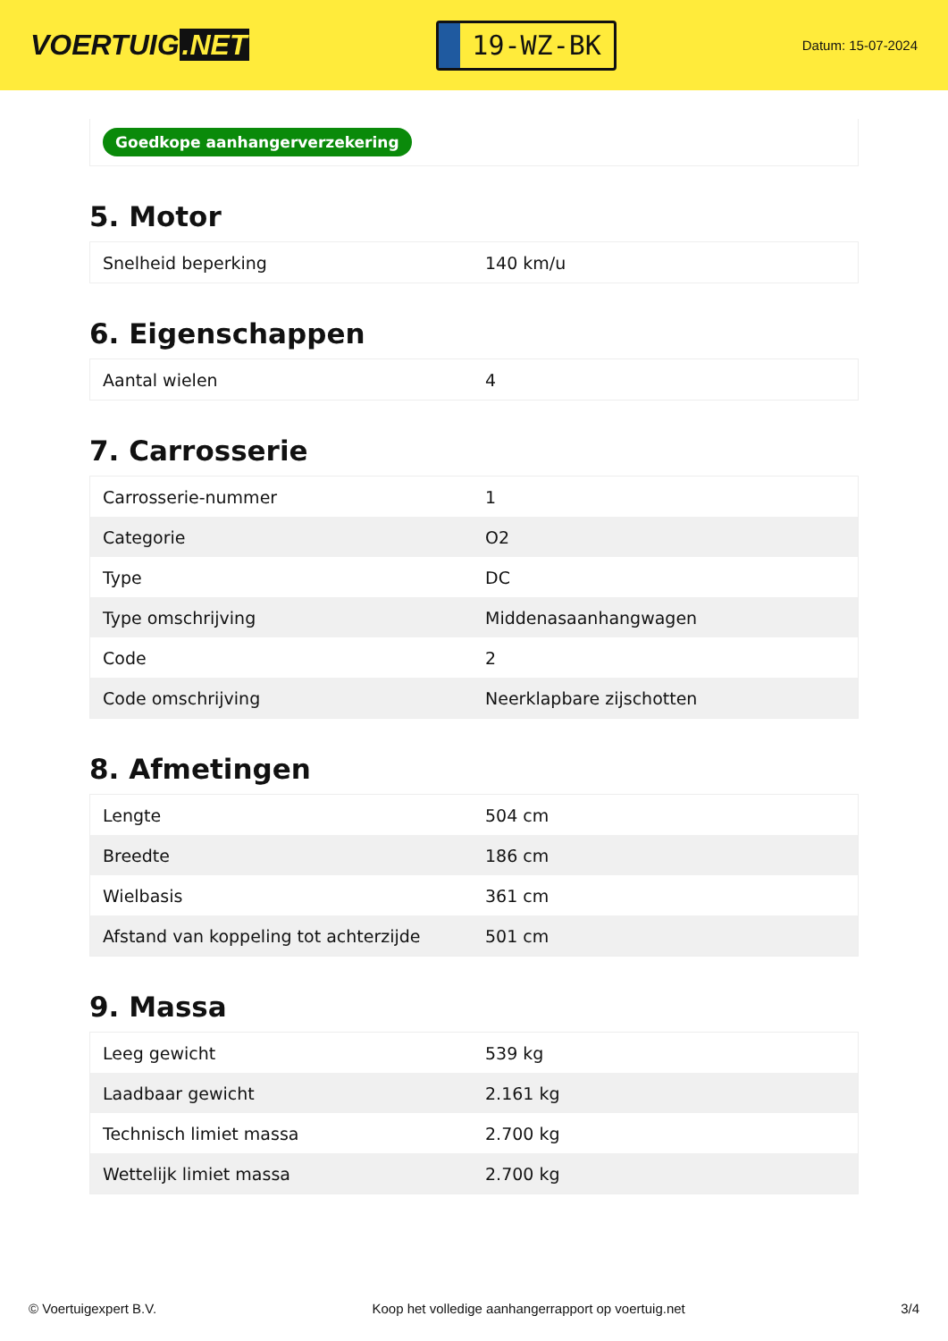VOERTUIG.NET
19-WZ-BK
Datum: 15-07-2024
Goedkope aanhangerverzekering
5. Motor
| Snelheid beperking | 140 km/u |
6. Eigenschappen
| Aantal wielen | 4 |
7. Carrosserie
| Carrosserie-nummer | 1 |
| Categorie | O2 |
| Type | DC |
| Type omschrijving | Middenasaanhangwagen |
| Code | 2 |
| Code omschrijving | Neerklapbare zijschotten |
8. Afmetingen
| Lengte | 504 cm |
| Breedte | 186 cm |
| Wielbasis | 361 cm |
| Afstand van koppeling tot achterzijde | 501 cm |
9. Massa
| Leeg gewicht | 539 kg |
| Laadbaar gewicht | 2.161 kg |
| Technisch limiet massa | 2.700 kg |
| Wettelijk limiet massa | 2.700 kg |
© Voertuigexpert B.V. Koop het volledige aanhangerrapport op voertuig.net 3/4